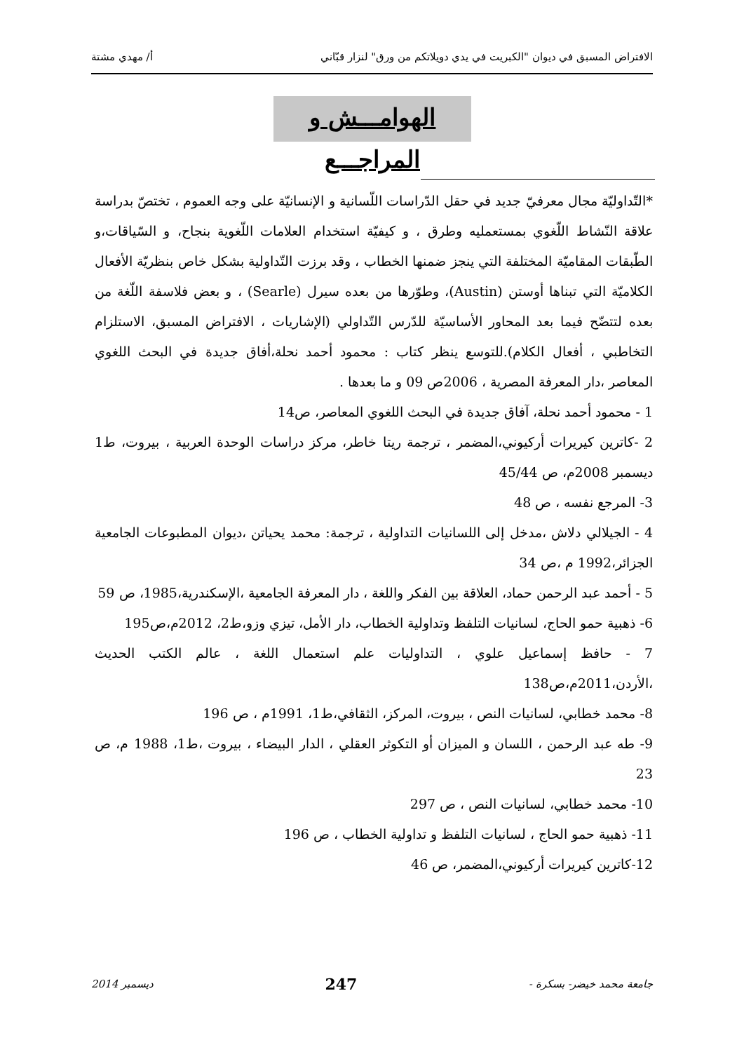الافتراض المسبق في ديوان "الكبريت في يدي دويلاتكم من ورق" لنزار قبّاني أ/ مهدي مشتة
الهوامـــش و المراجـــع
*التّداوليّة مجال معرفيّ جديد في حقل الدّراسات اللّسانية و الإنسانيّة على وجه العموم ، تختصّ بدراسة علاقة النّشاط اللّغوي بمستعمليه وطرق ، و كيفيّة استخدام العلامات اللّغوية بنجاح، و السّياقات،و الطّبقات المقاميّة المختلفة التي ينجز ضمنها الخطاب ، وقد برزت التّداولية بشكل خاص بنظريّة الأفعال الكلاميّة التي تبناها أوستن (Austin)، وطوّرها من بعده سيرل (Searle) ، و بعض فلاسفة اللّغة من بعده لتتضّح فيما بعد المحاور الأساسيّة للدّرس التّداولي (الإشاريات ، الافتراض المسبق، الاستلزام التخاطبي ، أفعال الكلام).للتوسع ينظر كتاب : محمود أحمد نحلة،أفاق جديدة في البحث اللغوي المعاصر ،دار المعرفة المصرية ، 2006ص 09 و ما بعدها .
1 - محمود أحمد نحلة، آفاق جديدة في البحث اللغوي المعاصر، ص14
2 -كاترين كيريرات أركيوني،المضمر ، ترجمة ريتا خاطر، مركز دراسات الوحدة العربية ، بيروت، ط1 ديسمبر 2008م، ص 45/44
3- المرجع نفسه ، ص 48
4 - الجيلالي دلاش ،مدخل إلى اللسانيات التداولية ، ترجمة: محمد يحياتن ،ديوان المطبوعات الجامعية الجزائر،1992 م ،ص 34
5 - أحمد عبد الرحمن حماد، العلاقة بين الفكر واللغة ، دار المعرفة الجامعية ،الإسكندرية،1985، ص 59
6- ذهبية حمو الحاج، لسانيات التلفظ وتداولية الخطاب، دار الأمل، تيزي وزو،ط2، 2012م،ص195
7 - حافظ إسماعيل علوي ، التداوليات علم استعمال اللغة ، عالم الكتب الحديث ،الأردن،2011م،ص138
8- محمد خطابي، لسانيات النص ، بيروت، المركز، الثقافي،ط1، 1991م ، ص 196
9- طه عبد الرحمن ، اللسان و الميزان أو التكوثر العقلي ، الدار البيضاء ، بيروت ،ط1، 1988 م، ص 23
10- محمد خطابي، لسانيات النص ، ص 297
11- ذهبية حمو الحاج ، لسانيات التلفظ و تداولية الخطاب ، ص 196
12-كاترين كيريرات أركيوني،المضمر، ص 46
جامعة محمد خيضر- بسكرة - 247 ديسمبر 2014